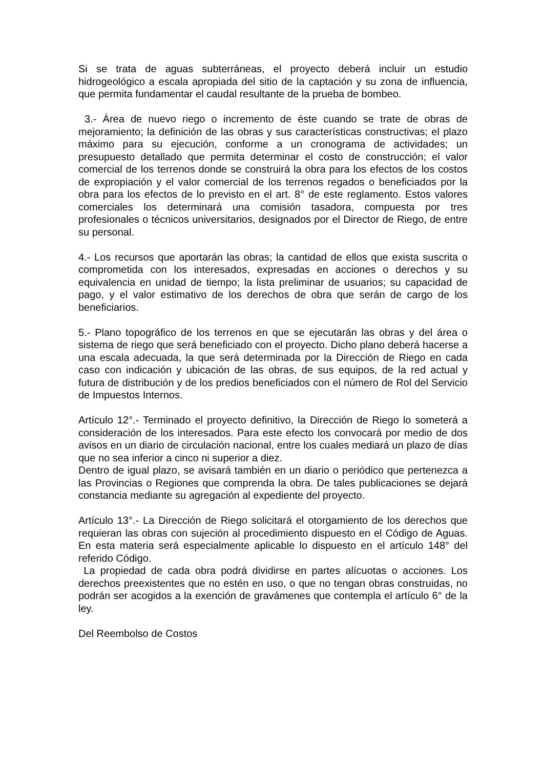Si se trata de aguas subterráneas, el proyecto deberá incluir un estudio hidrogeológico a escala apropiada del sitio de la captación y su zona de influencia, que permita fundamentar el caudal resultante de la prueba de bombeo.
3.- Área de nuevo riego o incremento de éste cuando se trate de obras de mejoramiento; la definición de las obras y sus características constructivas; el plazo máximo para su ejecución, conforme a un cronograma de actividades; un presupuesto detallado que permita determinar el costo de construcción; el valor comercial de los terrenos donde se construirá la obra para los efectos de los costos de expropiación y el valor comercial de los terrenos regados o beneficiados por la obra para los efectos de lo previsto en el art. 8° de este reglamento. Estos valores comerciales los determinará una comisión tasadora, compuesta por tres profesionales o técnicos universitarios, designados por el Director de Riego, de entre su personal.
4.- Los recursos que aportarán las obras; la cantidad de ellos que exista suscrita o comprometida con los interesados, expresadas en acciones o derechos y su equivalencia en unidad de tiempo; la lista preliminar de usuarios; su capacidad de pago, y el valor estimativo de los derechos de obra que serán de cargo de los beneficiarios.
5.- Plano topográfico de los terrenos en que se ejecutarán las obras y del área o sistema de riego que será beneficiado con el proyecto. Dicho plano deberá hacerse a una escala adecuada, la que será determinada por la Dirección de Riego en cada caso con indicación y ubicación de las obras, de sus equipos, de la red actual y futura de distribución y de los predios beneficiados con el número de Rol del Servicio de Impuestos Internos.
Artículo 12°.- Terminado el proyecto definitivo, la Dirección de Riego lo someterá a consideración de los interesados. Para este efecto los convocará por medio de dos avisos en un diario de circulación nacional, entre los cuales mediará un plazo de días que no sea inferior a cinco ni superior a diez.
Dentro de igual plazo, se avisará también en un diario o periódico que pertenezca a las Provincias o Regiones que comprenda la obra. De tales publicaciones se dejará constancia mediante su agregación al expediente del proyecto.
Artículo 13°.- La Dirección de Riego solicitará el otorgamiento de los derechos que requieran las obras con sujeción al procedimiento dispuesto en el Código de Aguas. En esta materia será especialmente aplicable lo dispuesto en el artículo 148° del referido Código.
La propiedad de cada obra podrá dividirse en partes alícuotas o acciones. Los derechos preexistentes que no estén en uso, o que no tengan obras construidas, no podrán ser acogidos a la exención de gravámenes que contempla el artículo 6° de la ley.
Del Reembolso de Costos